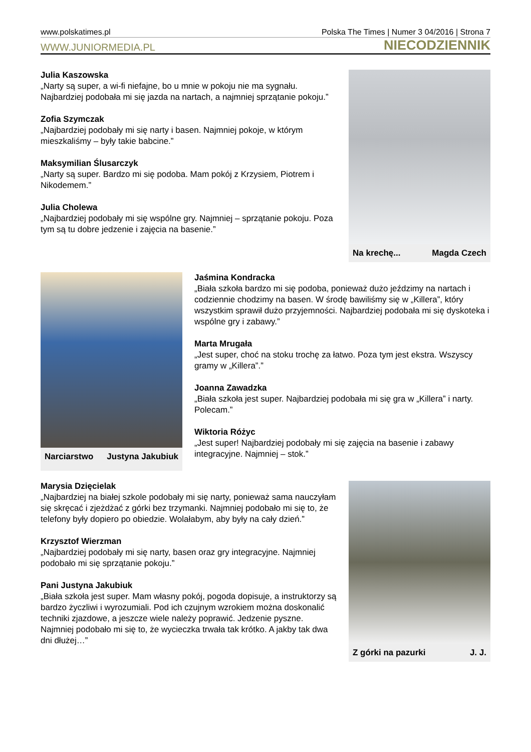www.polskatimes.pl Polska The Times | Numer 3 04/2016 | Strona 7
WWW.JUNIORMEDIA.PL NIECODZIENNIK
Julia Kaszowska
„Narty są super, a wi-fi niefajne, bo u mnie w pokoju nie ma sygnału. Najbardziej podobała mi się jazda na nartach, a najmniej sprzątanie pokoju.”
Zofia Szymczak
„Najbardziej podobały mi się narty i basen. Najmniej pokoje, w którym mieszkaliśmy – były takie babcine.”
Maksymilian Ślusarczyk
„Narty są super. Bardzo mi się podoba. Mam pokój z Krzysiem, Piotrem i Nikodemem.”
Julia Cholewa
„Najbardziej podobały mi się wspólne gry. Najmniej – sprzątanie pokoju. Poza tym są tu dobre jedzenie i zajęcia na basenie.”
Na krechę... Magda Czech
Narciarstwo Justyna Jakubiuk
Jaśmina Kondracka
„Biała szkoła bardzo mi się podoba, ponieważ dużo jeździmy na nartach i codziennie chodzimy na basen. W środę bawiliśmy się w „Killera”, który wszystkim sprawił dużo przyjemności. Najbardziej podobała mi się dyskoteka i wspólne gry i zabawy.”
Marta Mrugała
„Jest super, choć na stoku trochę za łatwo. Poza tym jest ekstra. Wszyscy gramy w „Killera”.”
Joanna Zawadzka
„Biała szkoła jest super. Najbardziej podobała mi się gra w „Killera” i narty. Polecam.”
Wiktoria Różyc
„Jest super! Najbardziej podobały mi się zajęcia na basenie i zabawy integracyjne. Najmniej – stok.”
Marysia Dzięcielak
„Najbardziej na białej szkole podobały mi się narty, ponieważ sama nauczyłam się skręcać i zjeżdżać z górki bez trzymanki. Najmniej podobało mi się to, że telefony były dopiero po obiedzie. Wolałabym, aby były na cały dzień.”
Krzysztof Wierzman
„Najbardziej podobały mi się narty, basen oraz gry integracyjne. Najmniej podobało mi się sprzątanie pokoju.”
Pani Justyna Jakubiuk
„Biała szkoła jest super. Mam własny pokój, pogoda dopisuje, a instruktorzy są bardzo życzliwi i wyrozumiali. Pod ich czujnym wzrokiem można doskonalić techniki zjazdowe, a jeszcze wiele należy poprawić. Jedzenie pyszne. Najmniej podobało mi się to, że wycieczka trwała tak krótko. A jakby tak dwa dni dłużej…”
Z górki na pazurki J. J.